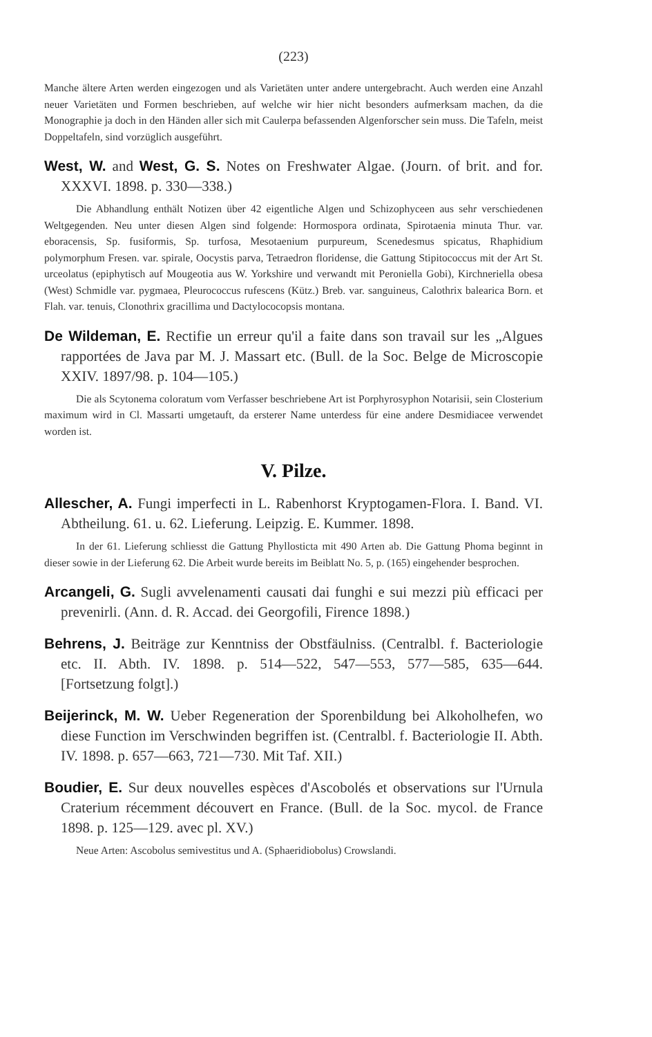(223)
Manche ältere Arten werden eingezogen und als Varietäten unter andere untergebracht. Auch werden eine Anzahl neuer Varietäten und Formen beschrieben, auf welche wir hier nicht besonders aufmerksam machen, da die Monographie ja doch in den Händen aller sich mit Caulerpa befassenden Algenforscher sein muss. Die Tafeln, meist Doppeltafeln, sind vorzüglich ausgeführt.
West, W. and West, G. S. Notes on Freshwater Algae. (Journ. of brit. and for. XXXVI. 1898. p. 330—338.)
Die Abhandlung enthält Notizen über 42 eigentliche Algen und Schizophyceen aus sehr verschiedenen Weltgegenden. Neu unter diesen Algen sind folgende: Hormospora ordinata, Spirotaenia minuta Thur. var. eboracensis, Sp. fusiformis, Sp. turfosa, Mesotaenium purpureum, Scenedesmus spicatus, Rhaphidium polymorphum Fresen. var. spirale, Oocystis parva, Tetraedron floridense, die Gattung Stipitococcus mit der Art St. urceolatus (epiphytisch auf Mougeotia aus W. Yorkshire und verwandt mit Peroniella Gobi), Kirchneriella obesa (West) Schmidle var. pygmaea, Pleurococcus rufescens (Kütz.) Breb. var. sanguineus, Calothrix balearica Born. et Flah. var. tenuis, Clonothrix gracillima und Dactylococopsis montana.
De Wildeman, E. Rectifie un erreur qu'il a faite dans son travail sur les „Algues rapportées de Java par M. J. Massart etc. (Bull. de la Soc. Belge de Microscopie XXIV. 1897/98. p. 104—105.)
Die als Scytonema coloratum vom Verfasser beschriebene Art ist Porphyrosyphon Notarisii, sein Closterium maximum wird in Cl. Massarti umgetauft, da ersterer Name unterdess für eine andere Desmidiacee verwendet worden ist.
V. Pilze.
Allescher, A. Fungi imperfecti in L. Rabenhorst Kryptogamen-Flora. I. Band. VI. Abtheilung. 61. u. 62. Lieferung. Leipzig. E. Kummer. 1898.
In der 61. Lieferung schliesst die Gattung Phyllosticta mit 490 Arten ab. Die Gattung Phoma beginnt in dieser sowie in der Lieferung 62. Die Arbeit wurde bereits im Beiblatt No. 5, p. (165) eingehender besprochen.
Arcangeli, G. Sugli avvelenamenti causati dai funghi e sui mezzi più efficaci per prevenirli. (Ann. d. R. Accad. dei Georgofili, Firence 1898.)
Behrens, J. Beiträge zur Kenntniss der Obstfäulniss. (Centralbl. f. Bacteriologie etc. II. Abth. IV. 1898. p. 514—522, 547—553, 577—585, 635—644. [Fortsetzung folgt].)
Beijerinck, M. W. Ueber Regeneration der Sporenbildung bei Alkoholhefen, wo diese Function im Verschwinden begriffen ist. (Centralbl. f. Bacteriologie II. Abth. IV. 1898. p. 657—663, 721—730. Mit Taf. XII.)
Boudier, E. Sur deux nouvelles espèces d'Ascobolés et observations sur l'Urnula Craterium récemment découvert en France. (Bull. de la Soc. mycol. de France 1898. p. 125—129. avec pl. XV.)
Neue Arten: Ascobolus semivestitus und A. (Sphaeridiobolus) Crowslandi.